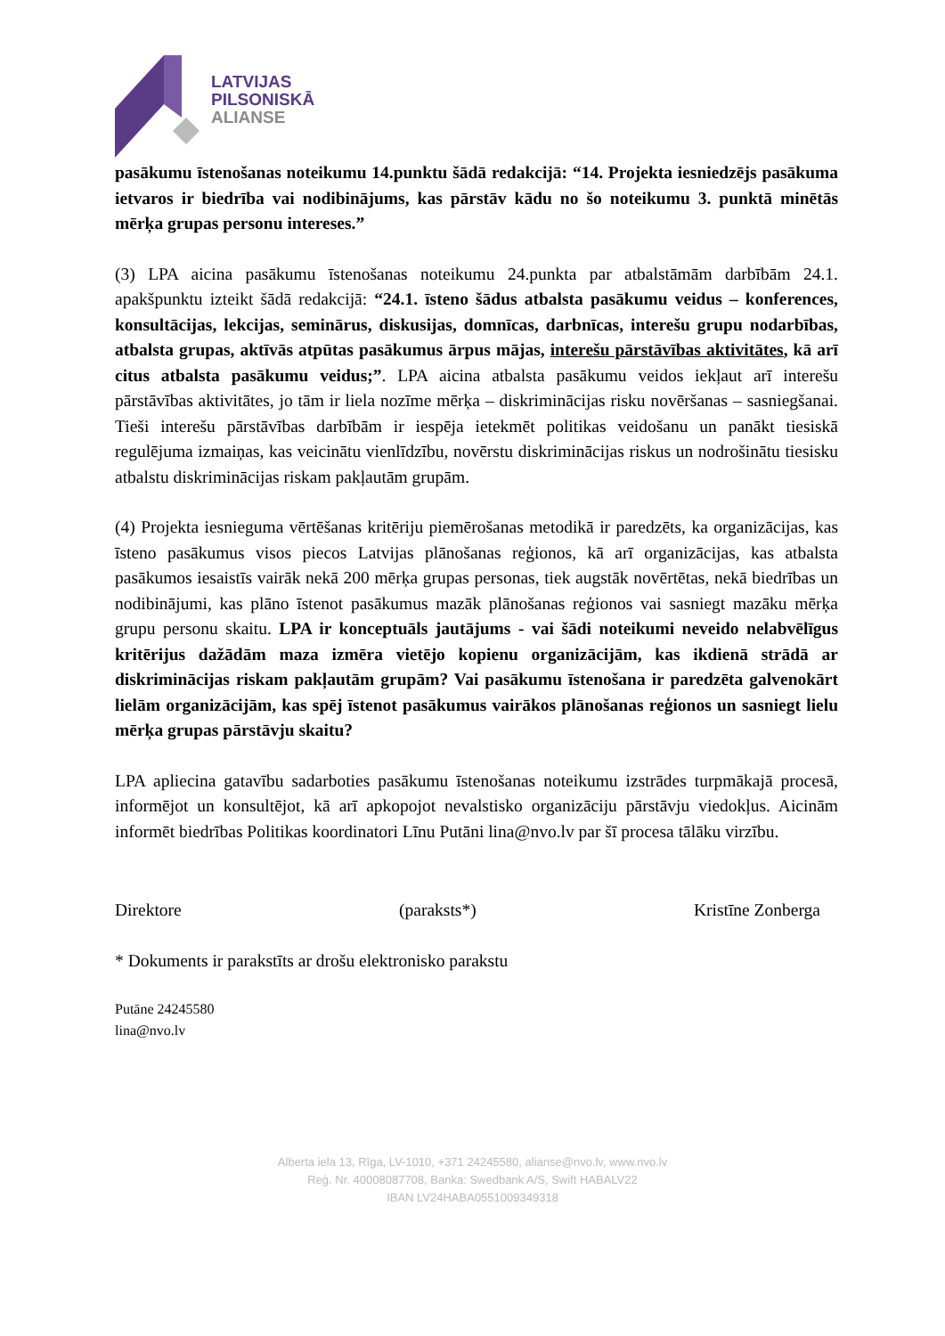LATVIJAS
PILSONISKĀ
ALIANSE
pasākumu īstenošanas noteikumu 14.punktu šādā redakcijā: “14. Projekta iesniedzējs pasākuma ietvaros ir biedrība vai nodibinājums, kas pārstāv kādu no šo noteikumu 3. punktā minētās mērķa grupas personu intereses.”
(3) LPA aicina pasākumu īstenošanas noteikumu 24.punkta par atbalstāmām darbībām 24.1. apakšpunktu izteikt šādā redakcijā: “24.1. īsteno šādus atbalsta pasākumu veidus – konferences, konsultācijas, lekcijas, seminārus, diskusijas, domnīcas, darbnīcas, interešu grupu nodarbības, atbalsta grupas, aktīvās atpūtas pasākumus ārpus mājas, interešu pārstāvības aktivitātes, kā arī citus atbalsta pasākumu veidus;”. LPA aicina atbalsta pasākumu veidos iekļaut arī interešu pārstāvības aktivitātes, jo tām ir liela nozīme mērķa – diskriminācijas risku novēršanas – sasniegšanai. Tieši interešu pārstāvības darbībām ir iespēja ietekmēt politikas veidošanu un panākt tiesiskā regulējuma izmaiņas, kas veicinātu vienlīdzību, novērstu diskriminācijas riskus un nodrošinātu tiesisku atbalstu diskriminācijas riskam pakļautām grupām.
(4) Projekta iesnieguma vērtēšanas kritēriju piemērošanas metodikā ir paredzēts, ka organizācijas, kas īsteno pasākumus visos piecos Latvijas plānošanas reģionos, kā arī organizācijas, kas atbalsta pasākumos iesaistīs vairāk nekā 200 mērķa grupas personas, tiek augstāk novērtētas, nekā biedrības un nodibinājumi, kas plāno īstenot pasākumus mazāk plānošanas reģionos vai sasniegt mazāku mērķa grupu personu skaitu. LPA ir konceptuāls jautājums - vai šādi noteikumi neveido nelabvēlīgus kritērijus dažādām maza izmēra vietējo kopienu organizācijām, kas ikdienā strādā ar diskriminācijas riskam pakļautām grupām? Vai pasākumu īstenošana ir paredzēta galvenokārt lielām organizācijām, kas spēj īstenot pasākumus vairākos plānošanas reģionos un sasniegt lielu mērķa grupas pārstāvju skaitu?
LPA apliecina gatavību sadarboties pasākumu īstenošanas noteikumu izstrādes turpmākajā procesā, informējot un konsultējot, kā arī apkopojot nevalstisko organizāciju pārstāvju viedokļus. Aicinām informēt biedrības Politikas koordinatori Līnu Putāni lina@nvo.lv par šī procesa tālāku virzību.
Direktore (paraksts*) Kristīne Zonberga
* Dokuments ir parakstīts ar drošu elektronisko parakstu
Putāne 24245580
lina@nvo.lv
Alberta iela 13, Rīga, LV-1010, +371 24245580, alianse@nvo.lv, www.nvo.lv
Reģ. Nr. 40008087708, Banka: Swedbank A/S, Swift HABALV22
IBAN LV24HABA0551009349318